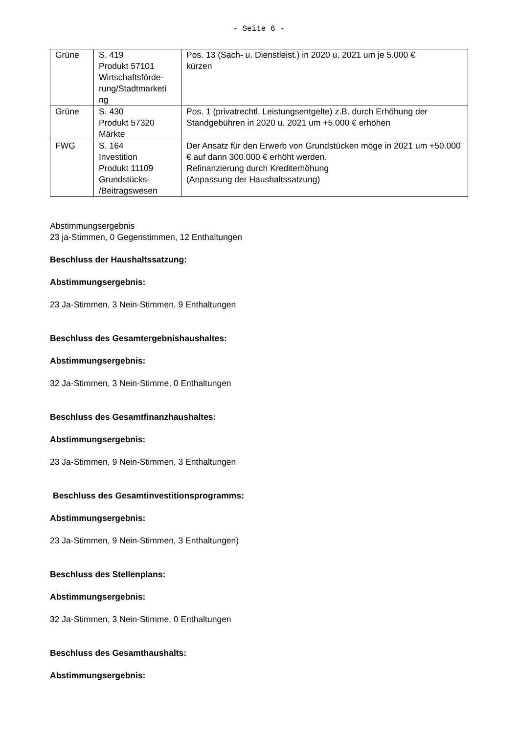- Seite 6 -
| Grüne | S. 419 Produkt 57101 Wirtschaftsförde- rung/Stadtmarketi ng | Pos. 13 (Sach- u. Dienstleist.) in 2020 u. 2021 um je 5.000 € kürzen |
| Grüne | S. 430 Produkt 57320 Märkte | Pos. 1 (privatrechtl. Leistungsentgelte) z.B. durch Erhöhung der Standgebühren in 2020 u. 2021 um +5.000 € erhöhen |
| FWG | S. 164 Investition Produkt 11109 Grundstücks- /Beitragswesen | Der Ansatz für den Erwerb von Grundstücken möge in 2021 um +50.000 € auf dann 300.000 € erhöht werden. Refinanzierung durch Krediterhöhung (Anpassung der Haushaltssatzung) |
Abstimmungsergebnis
23 ja-Stimmen, 0 Gegenstimmen, 12 Enthaltungen
Beschluss der Haushaltssatzung:
Abstimmungsergebnis:
23 Ja-Stimmen, 3 Nein-Stimmen, 9 Enthaltungen
Beschluss des Gesamtergebnishaushaltes:
Abstimmungsergebnis:
32 Ja-Stimmen, 3 Nein-Stimme, 0 Enthaltungen
Beschluss des Gesamtfinanzhaushaltes:
Abstimmungsergebnis:
23 Ja-Stimmen, 9 Nein-Stimmen, 3 Enthaltungen
Beschluss des Gesamtinvestitionsprogramms:
Abstimmungsergebnis:
23 Ja-Stimmen, 9 Nein-Stimmen, 3 Enthaltungen)
Beschluss des Stellenplans:
Abstimmungsergebnis:
32 Ja-Stimmen, 3 Nein-Stimme, 0 Enthaltungen
Beschluss des Gesamthaushalts:
Abstimmungsergebnis: